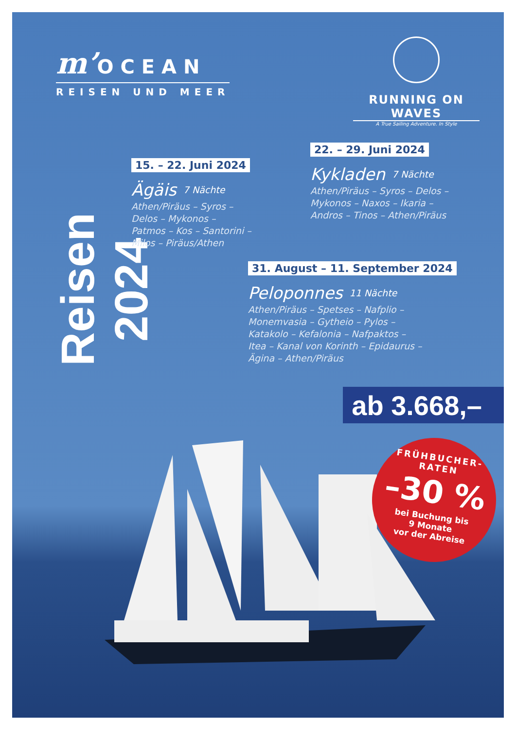m’OCEAN
REISEN UND MEER
RUNNING ON WAVES
A True Sailing Adventure. In Style
Reisen 2024
15. – 22. Juni 2024
Ägäis 7 Nächte
Athen/Piräus – Syros –
Delos – Mykonos –
Patmos – Kos – Santorini –
Milos – Piräus/Athen
22. – 29. Juni 2024
Kykladen 7 Nächte
Athen/Piräus – Syros – Delos –
Mykonos – Naxos – Ikaria –
Andros – Tinos – Athen/Piräus
31. August – 11. September 2024
Peloponnes 11 Nächte
Athen/Piräus – Spetses – Nafplio –
Monemvasia – Gytheio – Pylos –
Katakolo – Kefalonia – Nafpaktos –
Itea – Kanal von Korinth – Epidaurus –
Ägina – Athen/Piräus
ab 3.668,–
FRÜHBUCHER-RATEN
–30 %
bei Buchung bis
9 Monate
vor der Abreise